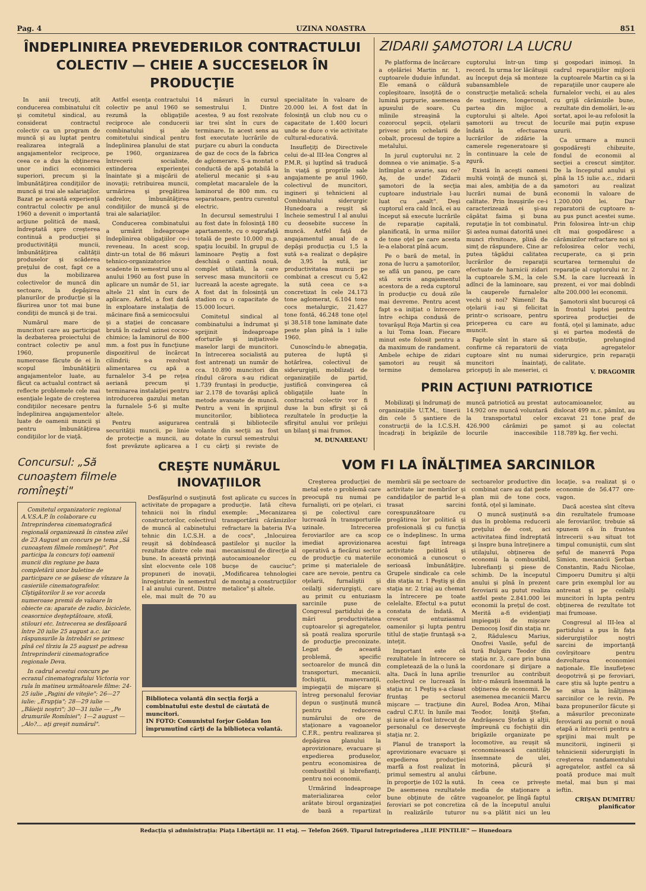Pag. 4 UZINA NOASTRA 851
ÎNDEPLINIREA PREVEDERILOR CONTRACTULUI COLECTIV — CHEIE A SUCCESELOR ÎN PRODUCŢIE
In anii trecuţi, atît conducerea combinatului cît şi comitetul sindical, au considerat contractul colectiv ca un program de muncă şi au luptat pentru realizarea integrală a angajamentelor reciproce, ceea ce a dus la obţinerea unor indici economici superiori, precum şi la îmbunătăţirea condiţiilor de muncă şi trai ale salariaţilor. Bazat pe această experienţă contractul colectiv pe anul 1960 a devenit o importantă acţiune politică de masă, îndreptată spre creşterea continuă a producţiei şi productivităţii muncii, îmbunătăţirea calităţii produselor şi scăderea preţului de cost, fapt ce a dus la mobilizarea colectivelor de muncă din sectoare, la depăşirea planurilor de producţie şi la făurirea unor tot mai bune condiţii de muncă şi de trai.
Numărul mare de muncitori care au participat la dezbaterea proiectului de contract colectiv pe anul 1960, propunerile numeroase făcute de ei în scopul îmbunătăţirii angajamentelor luate, au făcut ca actualul contract să reflecte problemele cele mai esenţiale legate de creşterea condiţiilor necesare pentru îndeplinirea angajamentelor luate de oamenii muncii şi pentru îmbunătăţirea condiţiilor lor de viaţă.
Astfel esenţa contractului colectiv pe anul 1960 se rezumă la obligaţiile reciproce ale conducerii combinatului şi ale comitetului sindical pentru îndeplinirea planului de stat pe 1960, organizarea întrecerii socialiste, extinderea experienţei înaintate şi a mişcării de inovaţii; retribuirea muncii, urmărirea şi pregătirea cadrelor, îmbunătăţirea condiţiilor de muncă şi de trai ale salariaţilor.
Conducerea combinatului a urmărit îndeaproape îndeplinirea obligaţiilor ce-i reveneau. In acest scop, dintr-un total de 86 măsuri tehnico-organizatorice scadente în semestrul unu al anului 1960 au fost puse în aplicare un număr de 51, iar altele 21 sînt în curs de aplicare. Astfel, a fost dată în exploatare instalaţia de măcinare fină a semicocsului şi a staţiei de concasare brută în cadrul uzinei cocso-chimice; la laminorul de 800 mm. a fost pus în funcţiune dispozitivul de încărcat cilindrii; s-a rezolvat alimentarea cu apă a furnalelor 3-4 pe reţea aeriană precum şi terminarea instalaţiei pentru introducerea gazului metan la furnalele 5-6 şi multe altele.
Pentru asigurarea securităţii muncii, pe linie de protecţie a muncii, au fost prevăzute aplicarea a 14 măsuri în cursul semestrului I. Dintre acestea, 9 au fost rezolvate iar trei sînt în curs de terminare. In acest sens au fost executate lucrările de purjare cu aburi la conducta de gaz de cocs de la fabrica de aglomerare. S-a montat o conductă de apă potabilă la atelierul mecanic şi s-au completat macaralele de la laminorul de 800 mm. cu separatoare, pentru curentul electric.
In decursul semestrului I au fost date în folosinţă 180 apartamente, cu o suprafaţă totală de peste 10.000 m.p. spaţiu locuibil. In grupul de laminoare Peştiş a fost deschisă o cantină nouă, complet utilată, la care servesc masa muncitorii ce lucrează la aceste agregate. A fost dat în folosinţă un stadion cu o capacitate de 15.000 locuri.
Comitetul sindical al combinatului a îndrumat şi sprijinit îndeaproape eforturile şi iniţiativele maselor largi de muncitori. In întrecerea socialistă au fost antrenaţi un număr de cca. 10.890 muncitori din rîndul cărora s-au ridicat 1.739 fruntaşi în producţie, iar 2.178 de tovarăşi aplică metode avansate de muncă. Pentru a veni în sprijinul muncitorilor, biblioteca centrală şi bibliotecile volante din secţii au fost dotate în cursul semestrului I cu cărţi şi reviste de specialitate în valoare de 20.000 lei. A fost dat în folosinţă un club nou cu o capacitate de 1.400 locuri unde se duce o vie activitate cultural-educativă.
Insufleţiţi de Directivele celui de-al III-lea Congres al P.M.R. şi luptînd să traducă în viaţă şi propriile sale angajamente pe anul 1960, colectivul de muncitori, ingineri şi tehnicieni al Combinatului siderurgic Hunedoara a reuşit să încheie semestrul I al anului cu deosebite succese în muncă. Astfel faţă de angajamentul anual de a depăşi producţia cu 1,5 la sută s-a realizat o depăşire de 3,95 la sută, iar productivitatea muncii pe combinat a crescut cu 5,42 la sută ceea ce s-a concretizat în cele 24.173 tone aglomerat, 6.104 tone cocs metalurgic, 21.427 tone fontă, 46.248 tone oţel şi 38.518 tone laminate date peste plan pînă la 1 iulie 1960.
Cunoscîndu-le abnegaţia, puterea de luptă şi hotărîrea, colectivul de siderurgişti, mobilizaţi de organizaţiile de partid, justifică convingerea că obligaţiile luate în contractul colectiv vor fi duse la bun sfîrşit şi că rezultatele în producţie la sfîrşitul anului vor prilejui un bilanţ şi mai frumos.
M. DUNAREANU
ZIDARII ŞAMOTORI LA LUCRU
Pe platforma de încărcare a oţelăriei Martin nr. 1, cuptoarele duduie înfundat. Ele emană o căldură copleşitoare, însoţită de o lumină purpurie, asemenea apusului de soare. Cu mîinile streaşină la cozorocul şepcii, oţelarii privesc prin ochelarii de cobalt, procesul de topire a metalului.
In jurul cuptorului nr. 2 domnea o vie animaţie. S-a întîmplat o avarie, sau ce? Aş, de unde! Zidarii şamotori de la secţia cuptoare industriale l-au luat cu „asalt". Deşi cuptorul era cald încă, ei au început să execute lucrările de reparaţie capitală, planificată, în urma miilor de tone oţel pe care acesta le-a elaborat pînă acum.
Pe o bară de metal, în zona de lucru a şamotorilor, se află un panou, pe care stă scris angajamentul acestora de a reda cuptorul în producţie cu două zile mai devreme. Pentru acest fapt s-a iniţiat o întrecere între echipa condusă de tovarăşul Roja Martin şi cea a lui Toma Ioan. Fiecare minut este folosit pentru a da maximum de randament. Ambele echipe de zidari şamotori au reuşit să termine demolarea cuptorului într-un timp record. In urma lor lăcătuşii au început deja să monteze subansamblele de construcţie metalică: schela de susţinere, longeronul, partea din mijloc a cuptorului şi altele. Apoi şamotorii au trecut de îndată la efectuarea lucrărilor de zidărie la camerele regeneratoare şi în continuare la cele de zgură.
Există în aceşti oameni multă voinţă de muncă şi, mai ales, ambiţia de a da lucrări numai de bună calitate. Prin însuşirile ce-i caracterizează ei şi-au căpătat faima şi buna reputaţie în tot combinatul. Şi astea numai datorită unei munci rîvnitoare, plină de simţ de răspundere. Cine ar putea tăgădui calitatea lucrărilor de reparaţii efectuate de harnicii zidari la cuptoarele S.M., la cele adînci de la laminoare, sau la cauperele furnalelor vechi şi noi? Nimeni! Ba oţelarii i-au şi felicitat printr-o scrisoare, pentru priceperea cu care au muncit.
Faptele sînt în stare să confirme că reparatorii de cuptoare sînt nu numai muncitori înaintaţi, pricepuţi în ale meseriei, ci şi gospodari inimoşi. In cadrul reparaţiilor mijlocii la cuptoarele Martin ca şi la reparaţiile unor caupere ale furnalelor vechi, ei au ales cu grijă cărămizile bune, rezultate din demolări, le-au sortat, apoi le-au refolosit la locurile mai puţin expuse uzurii.
Ca urmare a muncii gospodăreşti chibzuite, fondul de economii al secţiei a crescut simţitor. De la începutul anului şi pînă la 15 iulie a.c., zidarii şamotori au realizat economii în valoare de 1.200.000 lei. Dar reparatorii de cuptoare n-au pus punct acestei sume. Prin folosirea într-un chip cît mai gospodăresc a cărămizilor refractare noi şi refolosirea celor vechi, recuperate, ca şi prin scurtarea termenului de reparaţie al cuptorului nr. 2 S.M. la care lucrează în prezent, ei vor mai dobîndi alte 200.000 lei economii.
Şamotorii sînt bucuroşi că în frontul luptei pentru sporirea producţiei de fontă, oţel şi laminate, aduc şi ei partea modestă de contribuţie, prelungind viaţa agregatelor siderurgice, prin reparaţii de calitate.
V. DRAGOMIR
PRIN ACŢIUNI PATRIOTICE
Mobilizaţi şi îndrumaţi de organizaţiile U.T.M., tinerii din cele 5 şantiere de construcţii de la I.C.S.H. încadraţi în brigăzile de muncă patriotică au prestat 14.902 ore muncă voluntară la transportatul celor 426.900 cărămizi pe locurile inaccesibile autocamioanelor, au dislocat 499 m.c. pămînt, au excavat 21 tone praf de şamot şi au colectat 118.789 kg. fier vechi.
Concursul: „Să cunoaştem filmele romîneşti"
Comitetul organizatoric regional A.V.S.A.P. în colaborare cu Intreprinderea cinematografică regională organizează în cinstea zilei de 23 August un concurs pe tema „Să cunoaştem filmele romîneşti". Pot participa la concurs toţi oamenii muncii din regiune pe baza completării unor buletine de participare ce se găsesc de vînzare la casieriile cinematografelor. Cîştigătorilor li se vor acorda numeroase premii de valoare în obiecte ca: aparate de radio, biciclete, ceasornice deşteptătoare, stofă, stilouri etc. Intrecerea se desfăşoară între 20 iulie 25 august a.c. iar răspunsurile la întrebări se primesc pînă cel tîrziu la 25 august pe adresa Intreprinderii cinematografice regionale Deva.
In cadrul acestui concurs pe ecranul cinematografului Victoria vor rula în matineu următoarele filme: 24-25 iulie „Pagini de vitejie"; 26—27 iulie: „Erupţia"; 28—29 iulie — „Băieţii noştri"; 30—31 iulie — „Pe drumurile Romîniei"; 1—2 august — „Alo?... aţi greşit numărul".
CREŞTE NUMĂRUL INOVAŢIILOR
Desfăşurînd o susţinută activitate de propagare a tehnicii noi în rîndul constructorilor, colectivul de muncă al cabinetului tehnic din I.C.S.H. a reuşit să dobîndească rezultate dintre cele mai bune. In această privinţă sînt elocvente cele 108 propuneri de inovaţii, înregistrate în semestrul I al anului curent. Dintre ele, mai mult de 70 au fost aplicate cu succes în producţie. Iată cîteva exemple: „Mecanizarea transportării cărămizilor refractare la bateria IV-a de cocs", „Inlocuirea pastilelor şi nucilor la mecanismul de direcţie al autocamioanelor cu bucşe de cauciuc"; „Modificarea tehnologiei de montaj a construcţiilor metalice" şi altele.
Biblioteca volantă din secţia forjă a combinatului este destul de căutată de muncitori.
IN FOTO: Comunistul forjor Goldan Ion împrumutînd cărţi de la biblioteca volantă.
VOM FI LA ÎNĂLŢIMEA SARCINILOR
Creşterea producţiei de metal este o problemă care preocupă nu numai pe furnalişti, ori pe oţelari, ci şi pe colectivul care lucrează în transporturile uzinale. Intrecerea feroviarilor are ca scop imediat aprovizionarea operativă a fiecărui sector de producţie cu materiile prime şi materialele de care are nevoie, pentru ca oţelarii, furnaliştii şi ceilalţi siderurgişti, care au primit cu entuziasm sarcinile puse de Congresul partidului de a mări productivitatea cuptoarelor şi agregatelor, să poată realiza sporurile de producţie preconizate. Legat de această problemă, specific sectoarelor de muncă din transporturi, mecanicii, fochiştii, manevranţii, impiegaţii de mişcare şi întreg personalul feroviar depun o susţinută muncă pentru reducerea numărului de ore de staţionare a vagoanelor C.F.R., pentru realizarea şi depăşirea planului la aprovizionare, evacuare şi expedierea produselor, pentru economisirea de combustibil şi lubrefianţi, pentru noi economii.
Urmărind îndeaproape materializarea celor arătate biroul organizaţiei de bază a repartizat membrii săi pe sectoare de activitate iar membrilor şi candidaţilor de partid le-a trasat sarcini corespunzătoare cu pregătirea lor politică şi profesională şi cu funcţia ce o îndeplinesc. In urma acestui fapt întreaga activitate politică şi economică a cunoscut o serioasă îmbunătăţire. Grupele sindicale ca cele din staţia nr. 1 Peştiş şi din staţia nr. 2 triaj au chemat la întrecere pe toate celelalte. Efectul s-a putut constata de îndată. A crescut entuziasmul oamenilor şi lupta pentru titlul de staţie fruntaşă s-a inteţit.
Important este că rezultatele în întrecere se completează de la o lună la alta. Dacă în luna aprilie colectivul ce lucrează în staţia nr. 1 Peştiş s-a clasat fruntaş pe sectorul mişcare — tracţiune din cadrul C.F.U. în lunile mai şi iunie el a fost întrecut de personalul ce deserveşte staţia nr. 2.
Planul de transport la aprovizionare evacuare şi expedierea producţiei marfă a fost realizat în primul semestru al anului în proporţie de 102 la sută. De asemenea rezultatele bune obţinute de către feroviari se pot concretiza în realizările tuturor sectoarelor productive din combinat care au dat peste plan mii de tone cocs, fontă, oţel şi laminate.
O muncă susţinută s-a dus în problema reducerii preţului de cost, aci activitatea fiind îndreptată şi înspre buna întreţinere a utilajului, obţinerea de economii la combustibil, lubrefianţi şi piese de schimb. De la începutul anului şi pînă în prezent feroviarii au putut realiza astfel peste 2.841.000 lei economii la preţul de cost. Merită a-fi evidenţiaţi impiegaţii de mişcare Democoş Iosif din staţia nr. 2, Rădulescu Marius, Onofrei Vasile, şeful de tură Bulgaru Teodor din staţia nr. 3, care prin buna coordonare şi dirijare a trenurilor au contribuit într-o măsură însemnată la obţinerea de economii. De asemenea mecanicii Marcu Aurel, Bodea Aron, Mihai Teodor, Ioniţă Ştefan, Andrăşescu Ştefan şi alţii, împreună cu fochiştii din brigăzile organizate pe locomotive, au reuşit să economisească cantităţi însemnate de ulei, motorină, păcură şi cărbune.
In ceea ce priveşte media de staţionare a vagoanelor, pe lîngă faptul că de la începutul anului nu s-a plătit nici un leu locaţie, s-a realizat şi o economie de 56.477 ore-vagon.
Dacă acestea sînt cîteva din rezultatele frumoase ale feroviarilor, trebuie să spunem că în fruntea întrecerii s-au situat tot timpul comuniştii, cum sînt şeful de manevră Popa Simion, mecanicii Şerban Constantin, Radu Nicolae, Cimpoeru Dumitru şi alţii care prin exemplul lor au antrenat şi pe ceilalţi muncitori în lupta pentru obţinerea de rezultate tot mai frumoase.
Congresul al III-lea al partidului a pus în faţa siderurgiştilor noştri sarcini de importanţă covîrşitoare pentru dezvoltarea economiei naţionale. Ele însufleţesc deopotrivă şi pe feroviari, care ştiu să lupte pentru a se situa la înălţimea sarcinilor ce le revin. Pe baza propunerilor făcute şi a măsurilor preconizate feroviarii au pornit o nouă etapă a întrecerii pentru a sprijini mai mult pe muncitorii, inginerii şi tehnicienii siderurgişti în creşterea randamentului agregatelor, astfel ca să poată produce mai mult metal, mai bun şi mai ieftin.
CRIŞAN DUMITRU
planificator
Redacţia şi administraţia: Piaţa Libertăţii nr. 11 etaj. — Telefon 2669. Tiparul Intreprinderea „ILIE PINTILIE" — Hunedoara